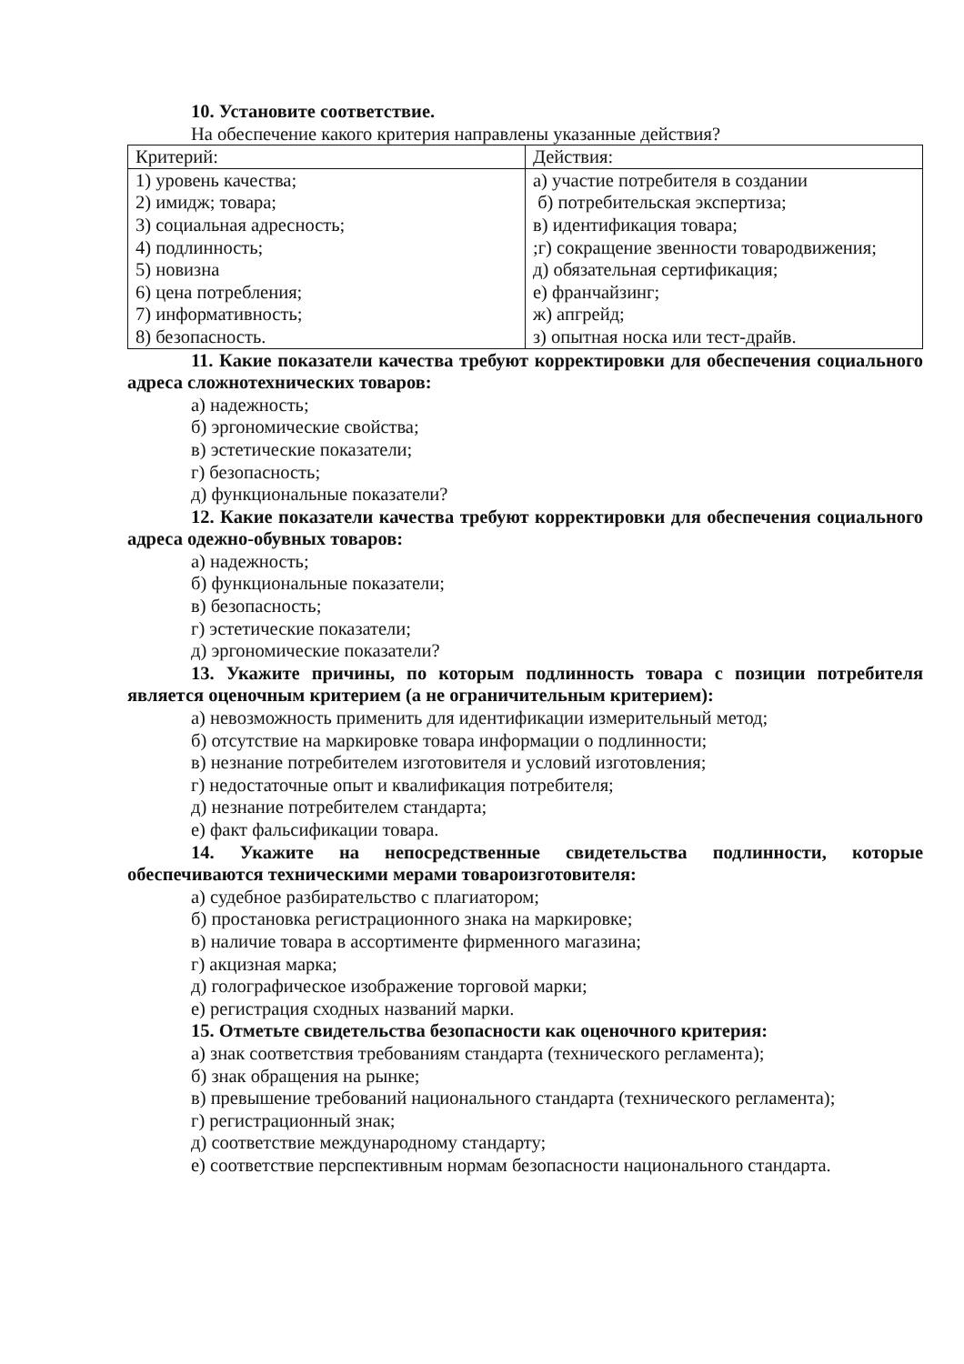10. Установите соответствие.
На обеспечение какого критерия направлены указанные действия?
| Критерий: | Действия: |
| 1) уровень качества; 2) имидж; товара; 3) социальная адресность; 4) подлинность; 5) новизна 6) цена потребления; 7) информативность; 8) безопасность. | а) участие потребителя в создании б) потребительская экспертиза; в) идентификация товара; ;г) сокращение звенности товародвижения; д) обязательная сертификация; е) франчайзинг; ж) апгрейд; з) опытная носка или тест-драйв. |
11. Какие показатели качества требуют корректировки для обеспечения социального адреса сложнотехнических товаров:
а) надежность;
б) эргономические свойства;
в) эстетические показатели;
г) безопасность;
д) функциональные показатели?
12. Какие показатели качества требуют корректировки для обеспечения социального адреса одежно-обувных товаров:
а) надежность;
б) функциональные показатели;
в) безопасность;
г) эстетические показатели;
д) эргономические показатели?
13. Укажите причины, по которым подлинность товара с позиции потребителя является оценочным критерием (а не ограничительным критерием):
а) невозможность применить для идентификации измерительный метод;
б) отсутствие на маркировке товара информации о подлинности;
в) незнание потребителем изготовителя и условий изготовления;
г) недостаточные опыт и квалификация потребителя;
д) незнание потребителем стандарта;
е) факт фальсификации товара.
14. Укажите на непосредственные свидетельства подлинности, которые обеспечиваются техническими мерами товароизготовителя:
а) судебное разбирательство с плагиатором;
б) простановка регистрационного знака на маркировке;
в) наличие товара в ассортименте фирменного магазина;
г) акцизная марка;
д) голографическое изображение торговой марки;
е) регистрация сходных названий марки.
15. Отметьте свидетельства безопасности как оценочного критерия:
а) знак соответствия требованиям стандарта (технического регламента);
б) знак обращения на рынке;
в) превышение требований национального стандарта (технического регламента);
г) регистрационный знак;
д) соответствие международному стандарту;
е) соответствие перспективным нормам безопасности национального стандарта.